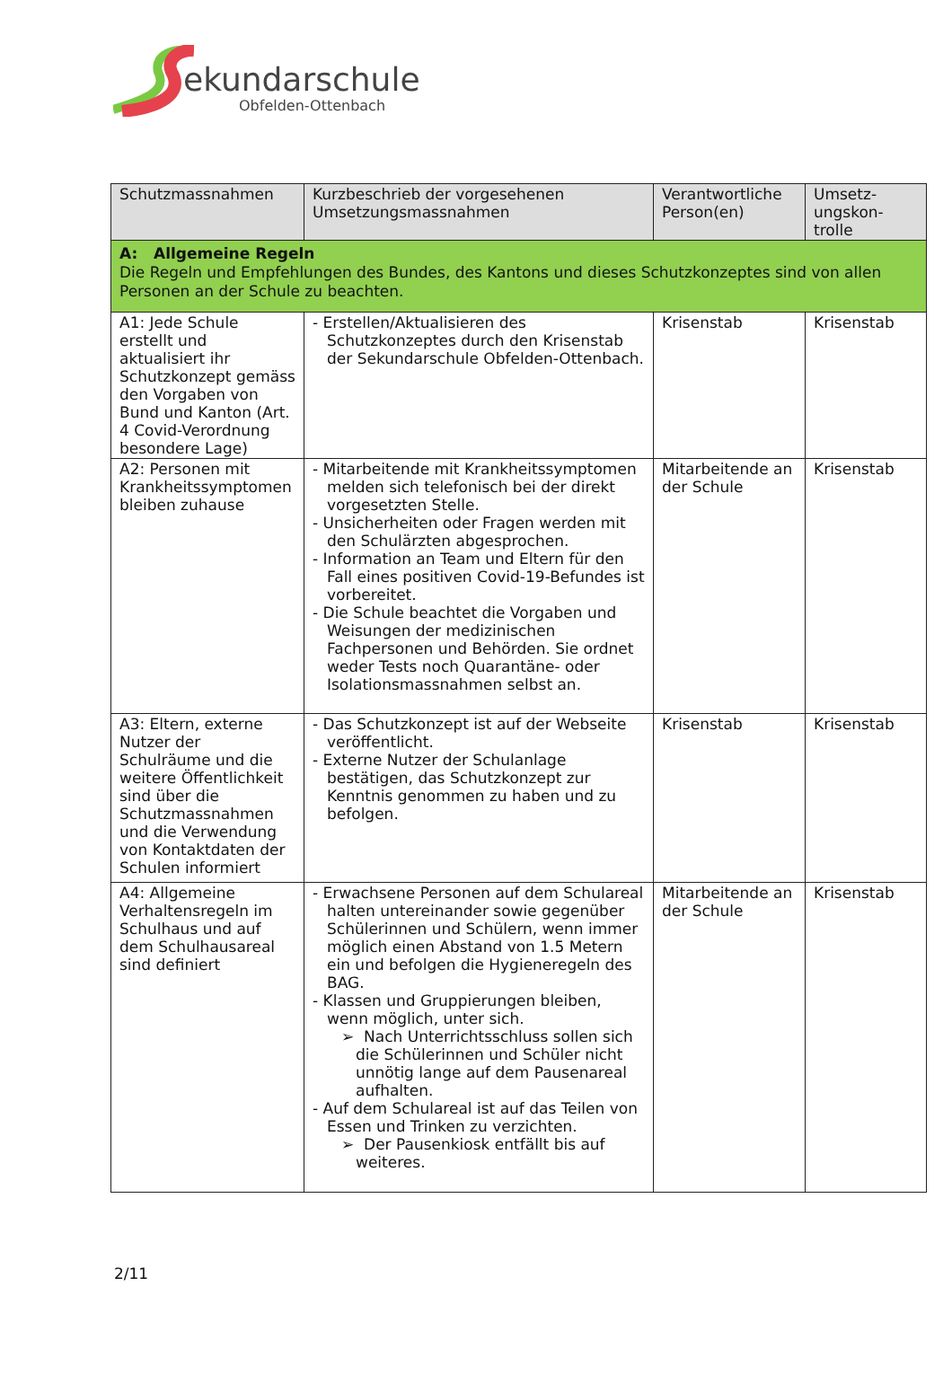ekundarschule
Obfelden-Ottenbach
| Schutzmassnahmen | Kurzbeschrieb der vorgesehenen Umsetzungsmassnahmen | Verantwortliche Person(en) | Umsetz-ungskon-trolle |
| --- | --- | --- | --- |
| A: Allgemeine Regeln Die Regeln und Empfehlungen des Bundes, des Kantons und dieses Schutzkonzeptes sind von allen Personen an der Schule zu beachten. | | | |
| A1: Jede Schule erstellt und aktualisiert ihr Schutzkonzept gemäss den Vorgaben von Bund und Kanton (Art. 4 Covid-Verordnung besondere Lage) | - Erstellen/Aktualisieren des Schutzkonzeptes durch den Krisenstab der Sekundarschule Obfelden-Ottenbach. | Krisenstab | Krisenstab |
| A2: Personen mit Krankheitssymptomen bleiben zuhause | - Mitarbeitende mit Krankheitssymptomen melden sich telefonisch bei der direkt vorgesetzten Stelle. - Unsicherheiten oder Fragen werden mit den Schulärzten abgesprochen. - Information an Team und Eltern für den Fall eines positiven Covid-19-Befundes ist vorbereitet. - Die Schule beachtet die Vorgaben und Weisungen der medizinischen Fachpersonen und Behörden. Sie ordnet weder Tests noch Quarantäne- oder Isolationsmassnahmen selbst an. | Mitarbeitende an der Schule | Krisenstab |
| A3: Eltern, externe Nutzer der Schulräume und die weitere Öffentlichkeit sind über die Schutzmassnahmen und die Verwendung von Kontaktdaten der Schulen informiert | - Das Schutzkonzept ist auf der Webseite veröffentlicht. - Externe Nutzer der Schulanlage bestätigen, das Schutzkonzept zur Kenntnis genommen zu haben und zu befolgen. | Krisenstab | Krisenstab |
| A4: Allgemeine Verhaltensregeln im Schulhaus und auf dem Schulhausareal sind definiert | - Erwachsene Personen auf dem Schulareal halten untereinander sowie gegenüber Schülerinnen und Schülern, wenn immer möglich einen Abstand von 1.5 Metern ein und befolgen die Hygieneregeln des BAG. - Klassen und Gruppierungen bleiben, wenn möglich, unter sich. ➢ Nach Unterrichtsschluss sollen sich die Schülerinnen und Schüler nicht unnötig lange auf dem Pausenareal aufhalten. - Auf dem Schulareal ist auf das Teilen von Essen und Trinken zu verzichten. ➢ Der Pausenkiosk entfällt bis auf weiteres. | Mitarbeitende an der Schule | Krisenstab |
2/11